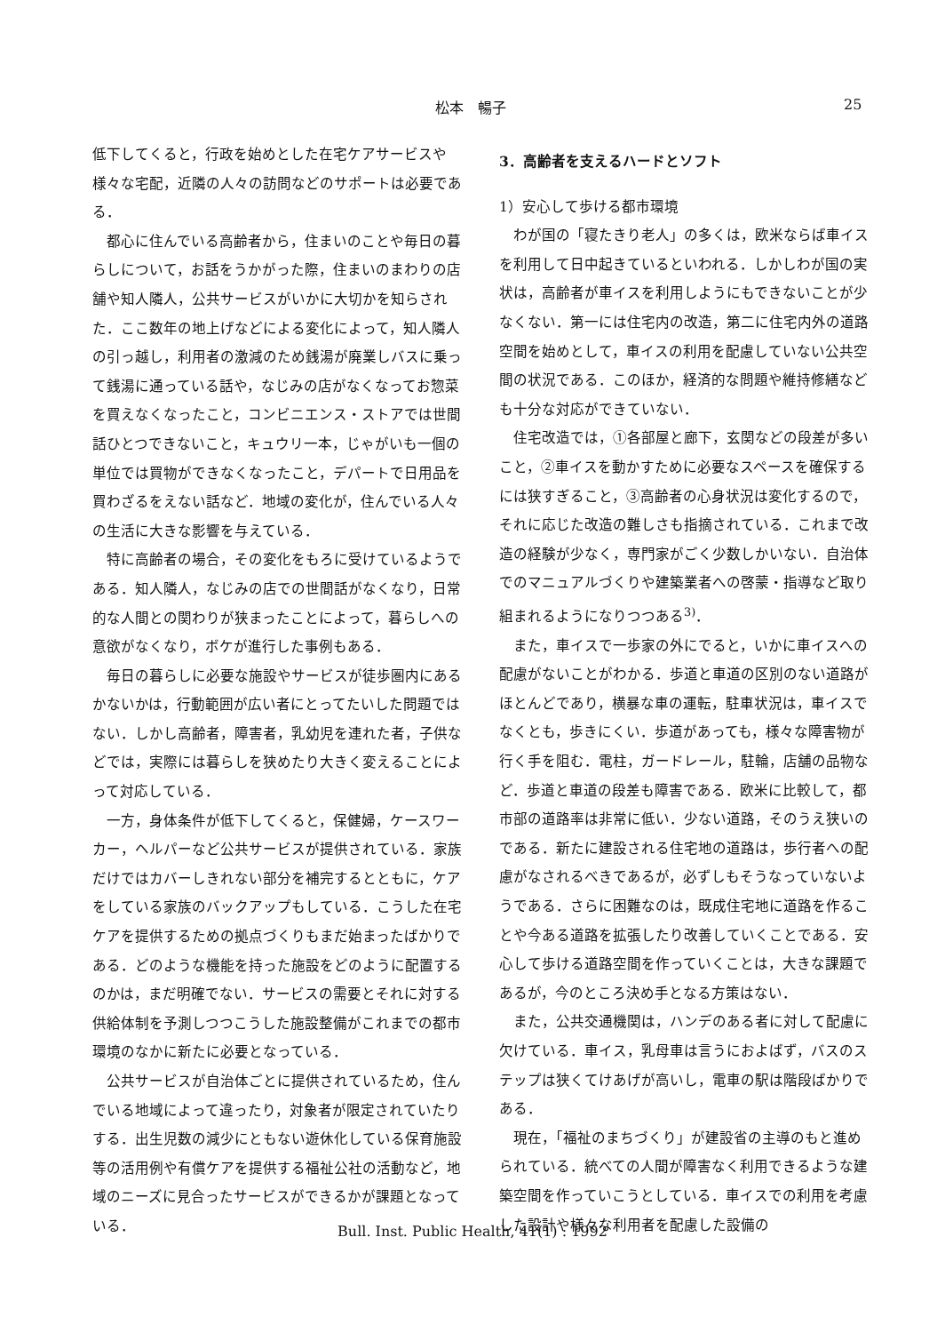松本　暢子 25
低下してくると，行政を始めとした在宅ケアサービスや様々な宅配，近隣の人々の訪問などのサポートは必要である．
都心に住んでいる高齢者から，住まいのことや毎日の暮らしについて，お話をうかがった際，住まいのまわりの店舗や知人隣人，公共サービスがいかに大切かを知らされた．ここ数年の地上げなどによる変化によって，知人隣人の引っ越し，利用者の激減のため銭湯が廃業しバスに乗って銭湯に通っている話や，なじみの店がなくなってお惣菜を買えなくなったこと，コンビニエンス・ストアでは世間話ひとつできないこと，キュウリ一本，じゃがいも一個の単位では買物ができなくなったこと，デパートで日用品を買わざるをえない話など．地域の変化が，住んでいる人々の生活に大きな影響を与えている．
特に高齢者の場合，その変化をもろに受けているようである．知人隣人，なじみの店での世間話がなくなり，日常的な人間との関わりが狭まったことによって，暮らしへの意欲がなくなり，ボケが進行した事例もある．
毎日の暮らしに必要な施設やサービスが徒歩圏内にあるかないかは，行動範囲が広い者にとってたいした問題ではない．しかし高齢者，障害者，乳幼児を連れた者，子供などでは，実際には暮らしを狭めたり大きく変えることによって対応している．
一方，身体条件が低下してくると，保健婦，ケースワーカー，ヘルパーなど公共サービスが提供されている．家族だけではカバーしきれない部分を補完するとともに，ケアをしている家族のバックアップもしている．こうした在宅ケアを提供するための拠点づくりもまだ始まったばかりである．どのような機能を持った施設をどのように配置するのかは，まだ明確でない．サービスの需要とそれに対する供給体制を予測しつつこうした施設整備がこれまでの都市環境のなかに新たに必要となっている．
公共サービスが自治体ごとに提供されているため，住んでいる地域によって違ったり，対象者が限定されていたりする．出生児数の減少にともない遊休化している保育施設等の活用例や有償ケアを提供する福祉公社の活動など，地域のニーズに見合ったサービスができるかが課題となっている．
3．高齢者を支えるハードとソフト
1）安心して歩ける都市環境
わが国の「寝たきり老人」の多くは，欧米ならば車イスを利用して日中起きているといわれる．しかしわが国の実状は，高齢者が車イスを利用しようにもできないことが少なくない．第一には住宅内の改造，第二に住宅内外の道路空間を始めとして，車イスの利用を配慮していない公共空間の状況である．このほか，経済的な問題や維持修繕なども十分な対応ができていない．
住宅改造では，①各部屋と廊下，玄関などの段差が多いこと，②車イスを動かすために必要なスペースを確保するには狭すぎること，③高齢者の心身状況は変化するので，それに応じた改造の難しさも指摘されている．これまで改造の経験が少なく，専門家がごく少数しかいない．自治体でのマニュアルづくりや建築業者への啓蒙・指導など取り組まれるようになりつつある<sup>3)</sup>．
また，車イスで一歩家の外にでると，いかに車イスへの配慮がないことがわかる．歩道と車道の区別のない道路がほとんどであり，横暴な車の運転，駐車状況は，車イスでなくとも，歩きにくい．歩道があっても，様々な障害物が行く手を阻む．電柱，ガードレール，駐輪，店舗の品物など．歩道と車道の段差も障害である．欧米に比較して，都市部の道路率は非常に低い．少ない道路，そのうえ狭いのである．新たに建設される住宅地の道路は，歩行者への配慮がなされるべきであるが，必ずしもそうなっていないようである．さらに困難なのは，既成住宅地に道路を作ることや今ある道路を拡張したり改善していくことである．安心して歩ける道路空間を作っていくことは，大きな課題であるが，今のところ決め手となる方策はない．
また，公共交通機関は，ハンデのある者に対して配慮に欠けている．車イス，乳母車は言うにおよばず，バスのステップは狭くてけあげが高いし，電車の駅は階段ばかりである．
現在，「福祉のまちづくり」が建設省の主導のもと進められている．統べての人間が障害なく利用できるような建築空間を作っていこうとしている．車イスでの利用を考慮した設計や様々な利用者を配慮した設備の
Bull. Inst. Public Health, 41(1) : 1992